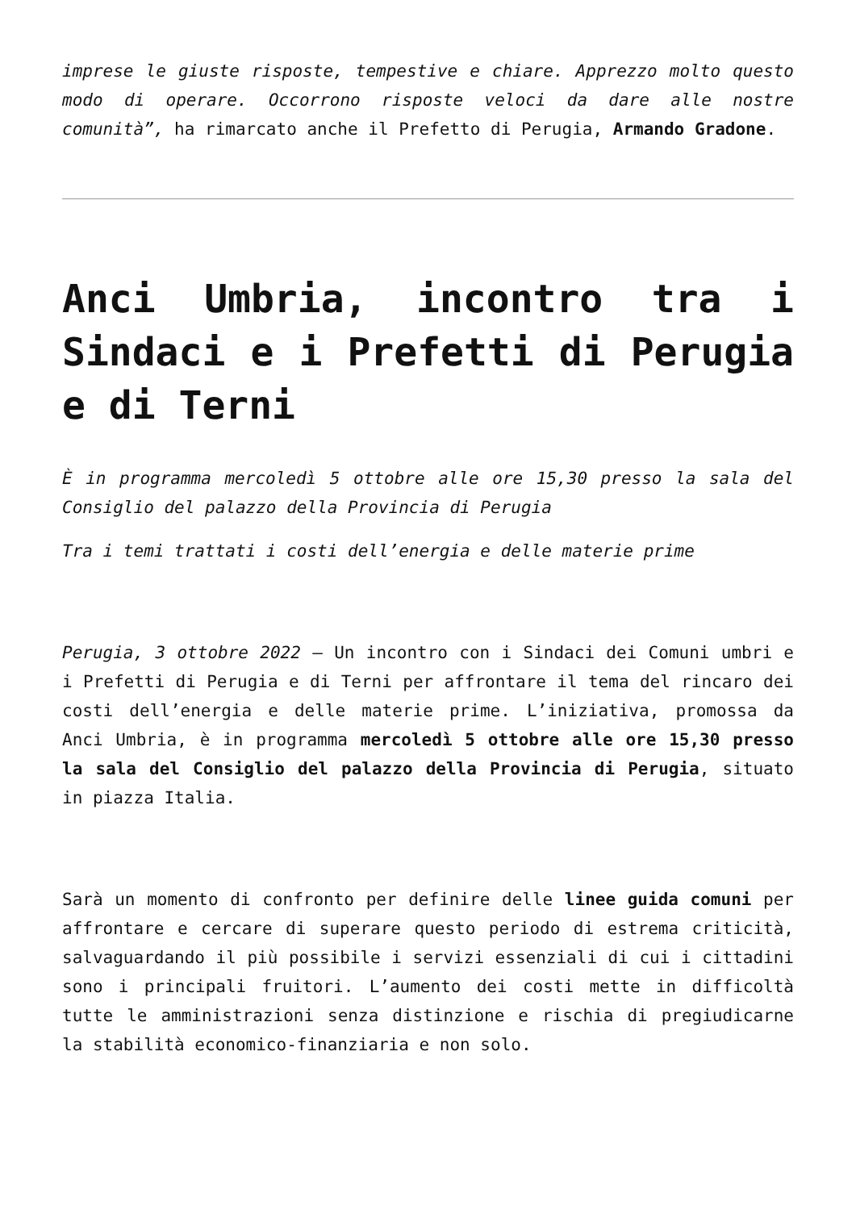imprese le giuste risposte, tempestive e chiare. Apprezzo molto questo modo di operare. Occorrono risposte veloci da dare alle nostre comunità”, ha rimarcato anche il Prefetto di Perugia, Armando Gradone.
Anci Umbria, incontro tra i Sindaci e i Prefetti di Perugia e di Terni
È in programma mercoledì 5 ottobre alle ore 15,30 presso la sala del Consiglio del palazzo della Provincia di Perugia
Tra i temi trattati i costi dell’energia e delle materie prime
Perugia, 3 ottobre 2022 – Un incontro con i Sindaci dei Comuni umbri e i Prefetti di Perugia e di Terni per affrontare il tema del rincaro dei costi dell’energia e delle materie prime. L’iniziativa, promossa da Anci Umbria, è in programma mercoledì 5 ottobre alle ore 15,30 presso la sala del Consiglio del palazzo della Provincia di Perugia, situato in piazza Italia.
Sarà un momento di confronto per definire delle linee guida comuni per affrontare e cercare di superare questo periodo di estrema criticità, salvaguardando il più possibile i servizi essenziali di cui i cittadini sono i principali fruitori. L’aumento dei costi mette in difficoltà tutte le amministrazioni senza distinzione e rischia di pregiudicarne la stabilità economico-finanziaria e non solo.